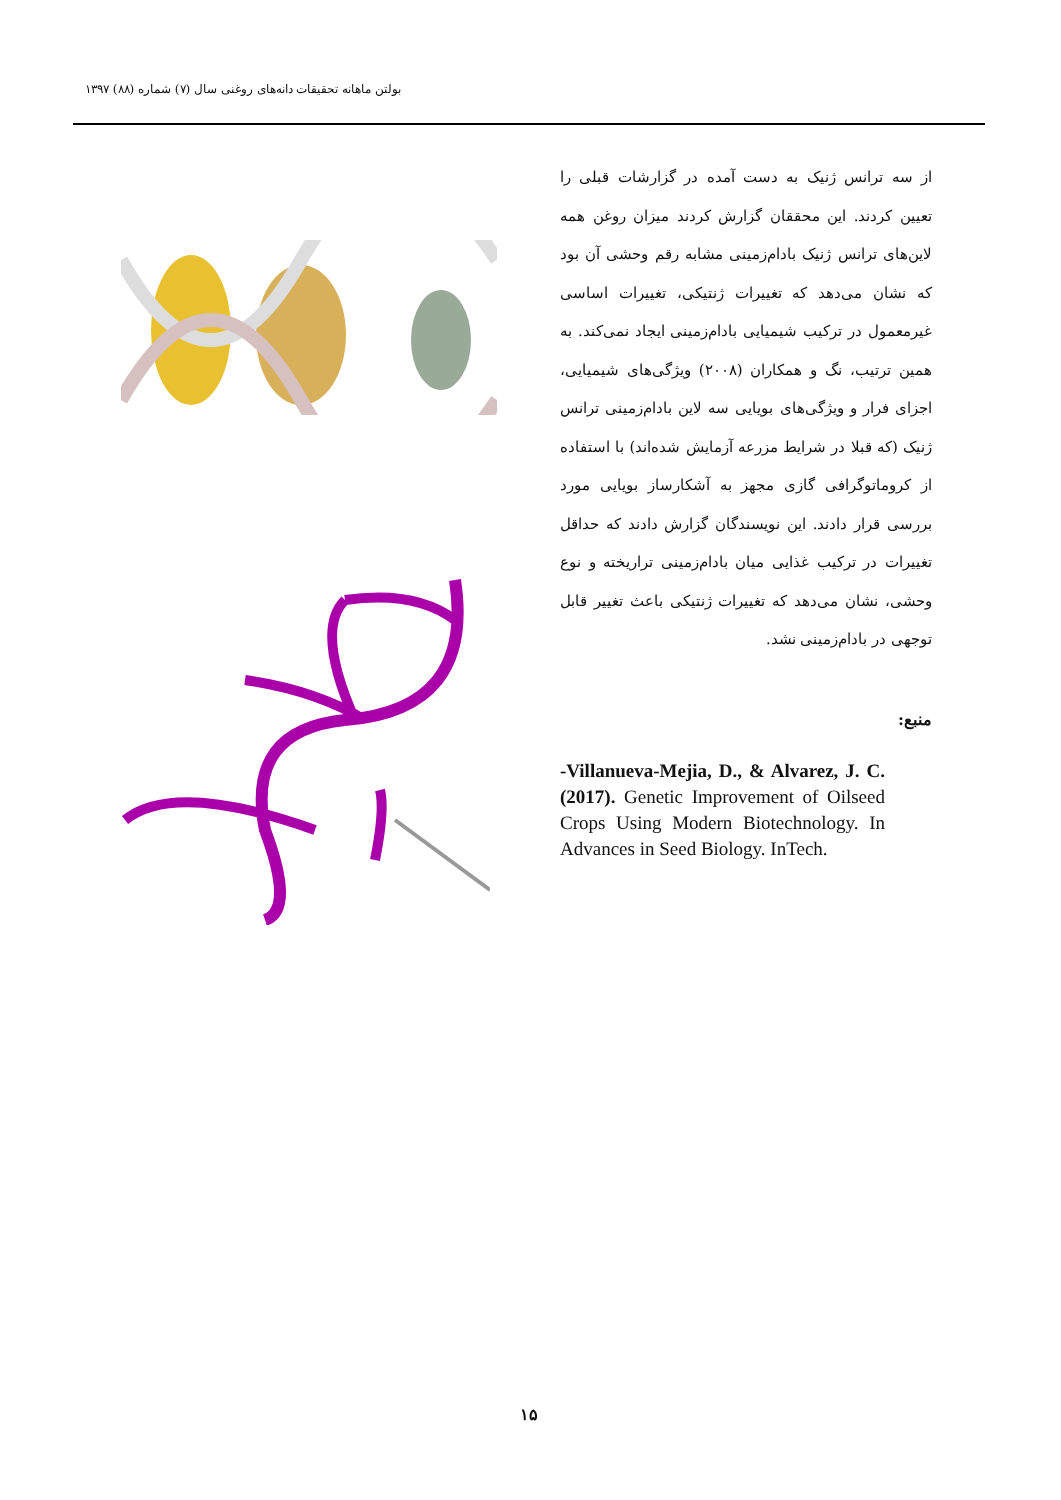بولتن ماهانه تحقیقات دانه‌های روغنی سال (۷) شماره (۸۸) ۱۳۹۷
از سه ترانس ژنیک به دست آمده در گزارشات قبلی را تعیین کردند. این محققان گزارش کردند میزان روغن همه لاین‌های ترانس ژنیک بادام‌زمینی مشابه رقم وحشی آن بود که نشان می‌دهد که تغییرات ژنتیکی، تغییرات اساسی غیرمعمول در ترکیب شیمیایی بادام‌زمینی ایجاد نمی‌کند. به همین ترتیب، نگ و همکاران (۲۰۰۸) ویژگی‌های شیمیایی، اجزای فرار و ویژگی‌های بویایی سه لاین بادام‌زمینی ترانس ژنیک (که قبلا در شرایط مزرعه آزمایش شده‌اند) با استفاده از کروماتوگرافی گازی مجهز به آشکارساز بویایی مورد بررسی قرار دادند. این نویسندگان گزارش دادند که حداقل تغییرات در ترکیب غذایی میان بادام‌زمینی تراریخته و نوع وحشی، نشان می‌دهد که تغییرات ژنتیکی باعث تغییر قابل توجهی در بادام‌زمینی نشد.
منبع:
-Villanueva-Mejia, D., & Alvarez, J. C. (2017). Genetic Improvement of Oilseed Crops Using Modern Biotechnology. In Advances in Seed Biology. InTech.
۱۵